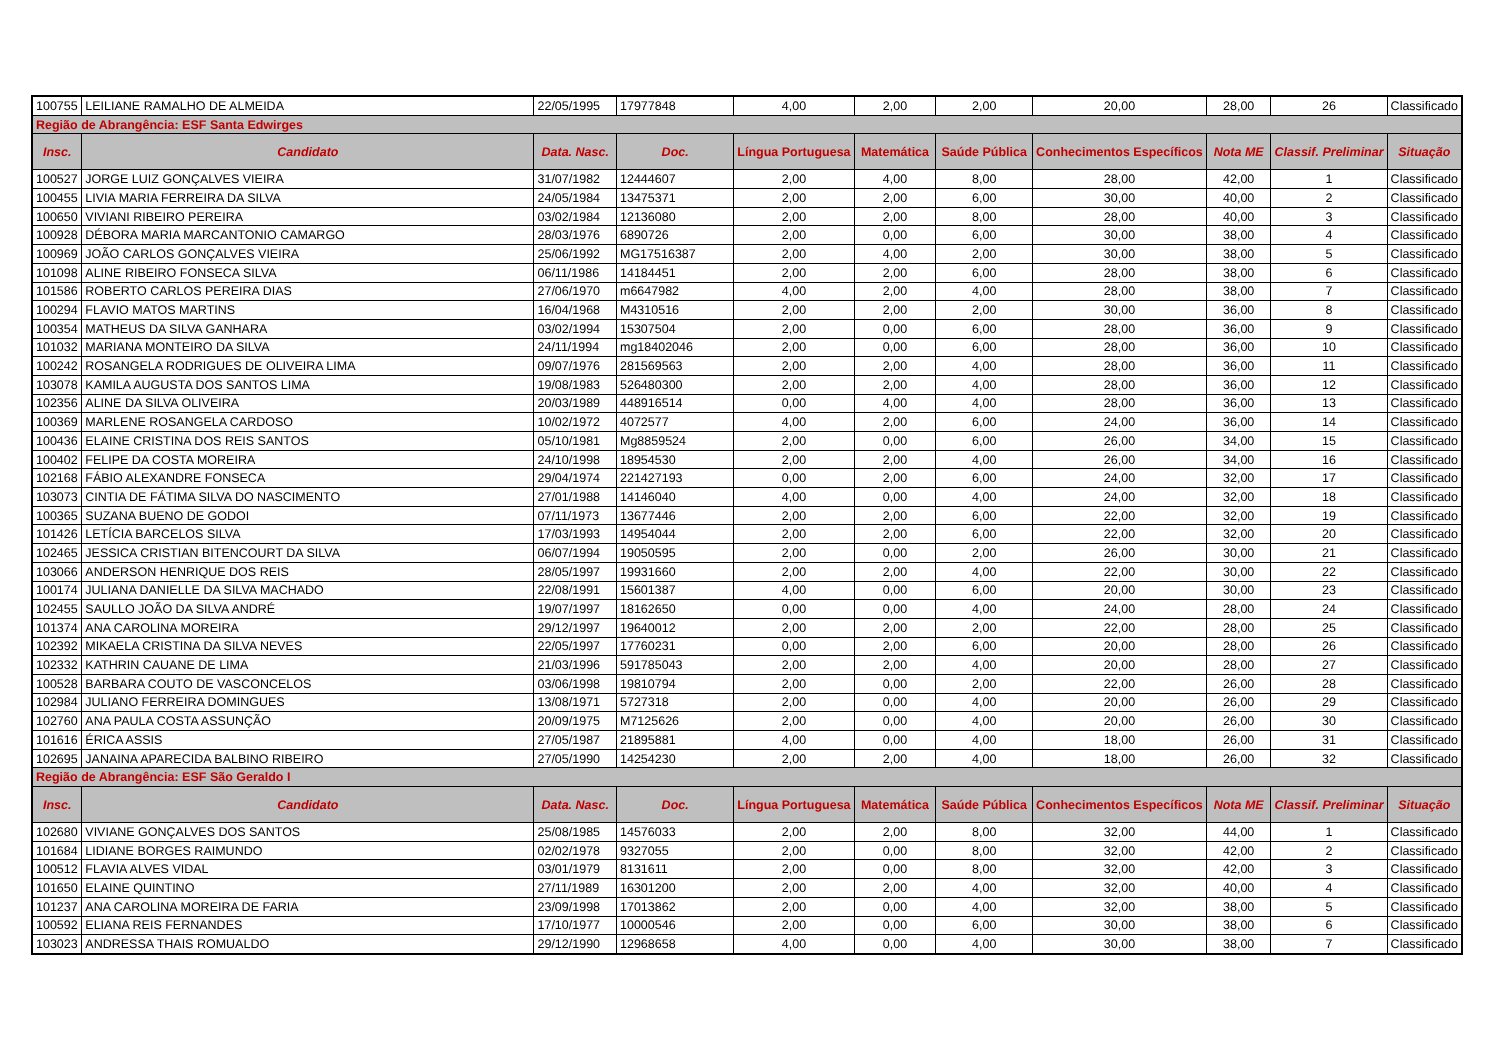| 100755 | LEILIANE RAMALHO DE ALMEIDA | 22/05/1995 | 17977848 | 4,00 | 2,00 | 2,00 | 20,00 | 28,00 | 26 | Classificado |
| Região de Abrangência: ESF Santa Edwirges | | | | | | | | | | |
| Insc. | Candidato | Data. Nasc. | Doc. | Língua Portuguesa | Matemática | Saúde Pública | Conhecimentos Específicos | Nota ME | Classif. Preliminar | Situação |
| 100527 | JORGE LUIZ GONÇALVES VIEIRA | 31/07/1982 | 12444607 | 2,00 | 4,00 | 8,00 | 28,00 | 42,00 | 1 | Classificado |
| 100455 | LIVIA MARIA FERREIRA DA SILVA | 24/05/1984 | 13475371 | 2,00 | 2,00 | 6,00 | 30,00 | 40,00 | 2 | Classificado |
| 100650 | VIVIANI RIBEIRO PEREIRA | 03/02/1984 | 12136080 | 2,00 | 2,00 | 8,00 | 28,00 | 40,00 | 3 | Classificado |
| 100928 | DÉBORA MARIA MARCANTONIO CAMARGO | 28/03/1976 | 6890726 | 2,00 | 0,00 | 6,00 | 30,00 | 38,00 | 4 | Classificado |
| 100969 | JOÃO CARLOS GONÇALVES VIEIRA | 25/06/1992 | MG17516387 | 2,00 | 4,00 | 2,00 | 30,00 | 38,00 | 5 | Classificado |
| 101098 | ALINE RIBEIRO FONSECA SILVA | 06/11/1986 | 14184451 | 2,00 | 2,00 | 6,00 | 28,00 | 38,00 | 6 | Classificado |
| 101586 | ROBERTO CARLOS PEREIRA DIAS | 27/06/1970 | m6647982 | 4,00 | 2,00 | 4,00 | 28,00 | 38,00 | 7 | Classificado |
| 100294 | FLAVIO MATOS MARTINS | 16/04/1968 | M4310516 | 2,00 | 2,00 | 2,00 | 30,00 | 36,00 | 8 | Classificado |
| 100354 | MATHEUS DA SILVA GANHARA | 03/02/1994 | 15307504 | 2,00 | 0,00 | 6,00 | 28,00 | 36,00 | 9 | Classificado |
| 101032 | MARIANA MONTEIRO DA SILVA | 24/11/1994 | mg18402046 | 2,00 | 0,00 | 6,00 | 28,00 | 36,00 | 10 | Classificado |
| 100242 | ROSANGELA RODRIGUES DE OLIVEIRA LIMA | 09/07/1976 | 281569563 | 2,00 | 2,00 | 4,00 | 28,00 | 36,00 | 11 | Classificado |
| 103078 | KAMILA AUGUSTA DOS SANTOS LIMA | 19/08/1983 | 526480300 | 2,00 | 2,00 | 4,00 | 28,00 | 36,00 | 12 | Classificado |
| 102356 | ALINE DA SILVA OLIVEIRA | 20/03/1989 | 448916514 | 0,00 | 4,00 | 4,00 | 28,00 | 36,00 | 13 | Classificado |
| 100369 | MARLENE ROSANGELA CARDOSO | 10/02/1972 | 4072577 | 4,00 | 2,00 | 6,00 | 24,00 | 36,00 | 14 | Classificado |
| 100436 | ELAINE CRISTINA DOS REIS SANTOS | 05/10/1981 | Mg8859524 | 2,00 | 0,00 | 6,00 | 26,00 | 34,00 | 15 | Classificado |
| 100402 | FELIPE DA COSTA MOREIRA | 24/10/1998 | 18954530 | 2,00 | 2,00 | 4,00 | 26,00 | 34,00 | 16 | Classificado |
| 102168 | FÁBIO ALEXANDRE FONSECA | 29/04/1974 | 221427193 | 0,00 | 2,00 | 6,00 | 24,00 | 32,00 | 17 | Classificado |
| 103073 | CINTIA DE FÁTIMA SILVA DO NASCIMENTO | 27/01/1988 | 14146040 | 4,00 | 0,00 | 4,00 | 24,00 | 32,00 | 18 | Classificado |
| 100365 | SUZANA BUENO DE GODOI | 07/11/1973 | 13677446 | 2,00 | 2,00 | 6,00 | 22,00 | 32,00 | 19 | Classificado |
| 101426 | LETÍCIA BARCELOS SILVA | 17/03/1993 | 14954044 | 2,00 | 2,00 | 6,00 | 22,00 | 32,00 | 20 | Classificado |
| 102465 | JESSICA CRISTIAN BITENCOURT DA SILVA | 06/07/1994 | 19050595 | 2,00 | 0,00 | 2,00 | 26,00 | 30,00 | 21 | Classificado |
| 103066 | ANDERSON HENRIQUE DOS REIS | 28/05/1997 | 19931660 | 2,00 | 2,00 | 4,00 | 22,00 | 30,00 | 22 | Classificado |
| 100174 | JULIANA DANIELLE DA SILVA MACHADO | 22/08/1991 | 15601387 | 4,00 | 0,00 | 6,00 | 20,00 | 30,00 | 23 | Classificado |
| 102455 | SAULLO JOÃO DA SILVA ANDRÉ | 19/07/1997 | 18162650 | 0,00 | 0,00 | 4,00 | 24,00 | 28,00 | 24 | Classificado |
| 101374 | ANA CAROLINA MOREIRA | 29/12/1997 | 19640012 | 2,00 | 2,00 | 2,00 | 22,00 | 28,00 | 25 | Classificado |
| 102392 | MIKAELA CRISTINA DA SILVA NEVES | 22/05/1997 | 17760231 | 0,00 | 2,00 | 6,00 | 20,00 | 28,00 | 26 | Classificado |
| 102332 | KATHRIN CAUANE DE LIMA | 21/03/1996 | 591785043 | 2,00 | 2,00 | 4,00 | 20,00 | 28,00 | 27 | Classificado |
| 100528 | BARBARA COUTO DE VASCONCELOS | 03/06/1998 | 19810794 | 2,00 | 0,00 | 2,00 | 22,00 | 26,00 | 28 | Classificado |
| 102984 | JULIANO FERREIRA DOMINGUES | 13/08/1971 | 5727318 | 2,00 | 0,00 | 4,00 | 20,00 | 26,00 | 29 | Classificado |
| 102760 | ANA PAULA COSTA ASSUNÇÃO | 20/09/1975 | M7125626 | 2,00 | 0,00 | 4,00 | 20,00 | 26,00 | 30 | Classificado |
| 101616 | ÉRICA ASSIS | 27/05/1987 | 21895881 | 4,00 | 0,00 | 4,00 | 18,00 | 26,00 | 31 | Classificado |
| 102695 | JANAINA APARECIDA BALBINO RIBEIRO | 27/05/1990 | 14254230 | 2,00 | 2,00 | 4,00 | 18,00 | 26,00 | 32 | Classificado |
| Região de Abrangência: ESF São Geraldo I | | | | | | | | | | |
| Insc. | Candidato | Data. Nasc. | Doc. | Língua Portuguesa | Matemática | Saúde Pública | Conhecimentos Específicos | Nota ME | Classif. Preliminar | Situação |
| 102680 | VIVIANE GONÇALVES DOS SANTOS | 25/08/1985 | 14576033 | 2,00 | 2,00 | 8,00 | 32,00 | 44,00 | 1 | Classificado |
| 101684 | LIDIANE BORGES RAIMUNDO | 02/02/1978 | 9327055 | 2,00 | 0,00 | 8,00 | 32,00 | 42,00 | 2 | Classificado |
| 100512 | FLAVIA ALVES VIDAL | 03/01/1979 | 8131611 | 2,00 | 0,00 | 8,00 | 32,00 | 42,00 | 3 | Classificado |
| 101650 | ELAINE QUINTINO | 27/11/1989 | 16301200 | 2,00 | 2,00 | 4,00 | 32,00 | 40,00 | 4 | Classificado |
| 101237 | ANA CAROLINA MOREIRA DE FARIA | 23/09/1998 | 17013862 | 2,00 | 0,00 | 4,00 | 32,00 | 38,00 | 5 | Classificado |
| 100592 | ELIANA REIS FERNANDES | 17/10/1977 | 10000546 | 2,00 | 0,00 | 6,00 | 30,00 | 38,00 | 6 | Classificado |
| 103023 | ANDRESSA THAIS ROMUALDO | 29/12/1990 | 12968658 | 4,00 | 0,00 | 4,00 | 30,00 | 38,00 | 7 | Classificado |